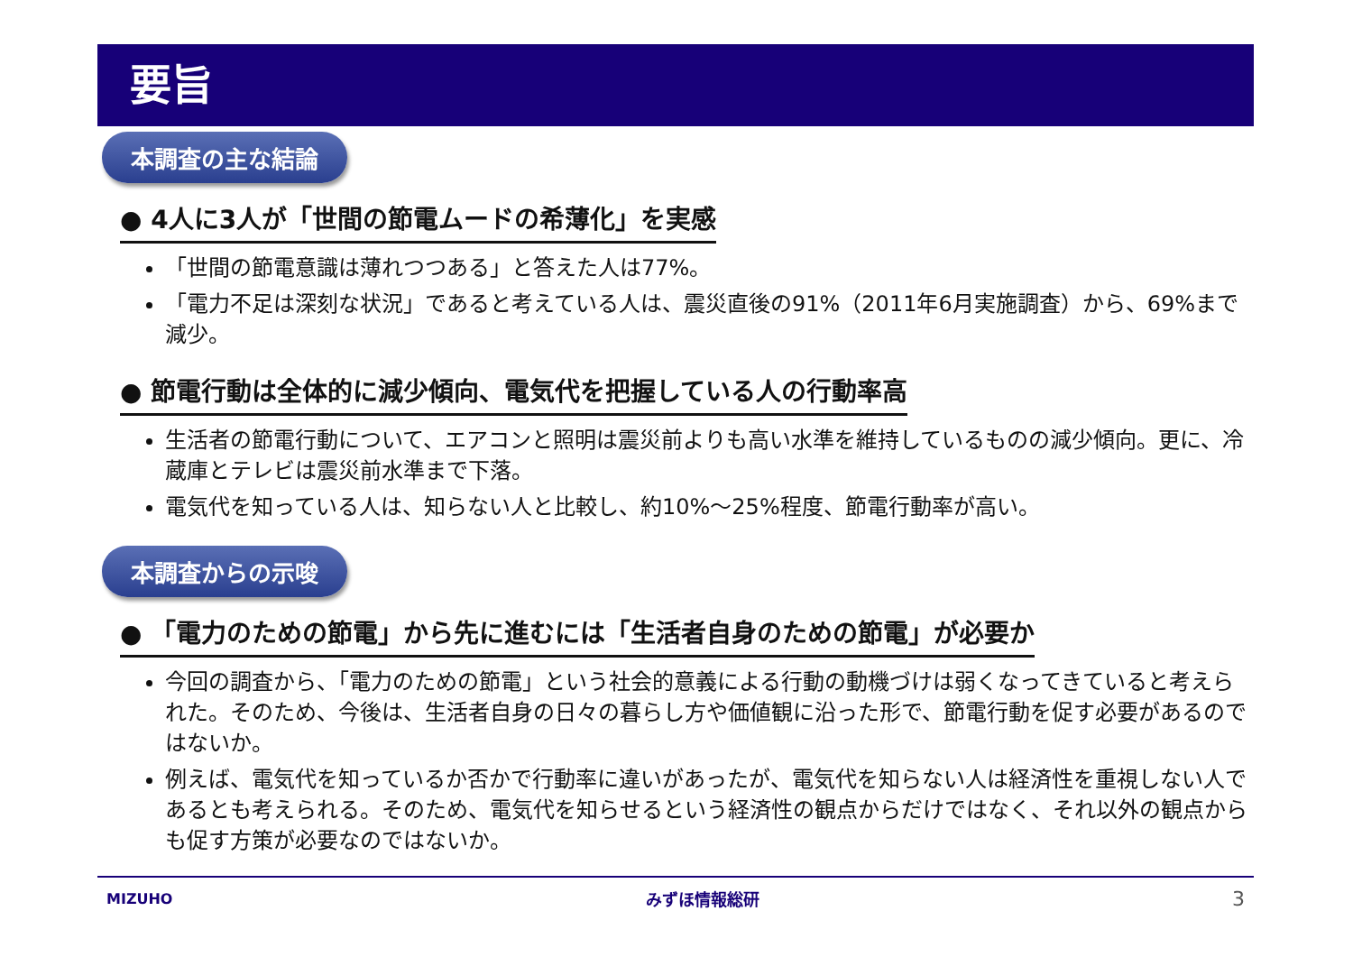要旨
本調査の主な結論
● 4人に3人が「世間の節電ムードの希薄化」を実感
「世間の節電意識は薄れつつある」と答えた人は77%。
「電力不足は深刻な状況」であると考えている人は、震災直後の91%（2011年6月実施調査）から、69%まで減少。
● 節電行動は全体的に減少傾向、電気代を把握している人の行動率高
生活者の節電行動について、エアコンと照明は震災前よりも高い水準を維持しているものの減少傾向。更に、冷蔵庫とテレビは震災前水準まで下落。
電気代を知っている人は、知らない人と比較し、約10%～25%程度、節電行動率が高い。
本調査からの示唆
● 「電力のための節電」から先に進むには「生活者自身のための節電」が必要か
今回の調査から、「電力のための節電」という社会的意義による行動の動機づけは弱くなってきていると考えられた。そのため、今後は、生活者自身の日々の暮らし方や価値観に沿った形で、節電行動を促す必要があるのではないか。
例えば、電気代を知っているか否かで行動率に違いがあったが、電気代を知らない人は経済性を重視しない人であるとも考えられる。そのため、電気代を知らせるという経済性の観点からだけではなく、それ以外の観点からも促す方策が必要なのではないか。
MIZUHO みずほ情報総研 3